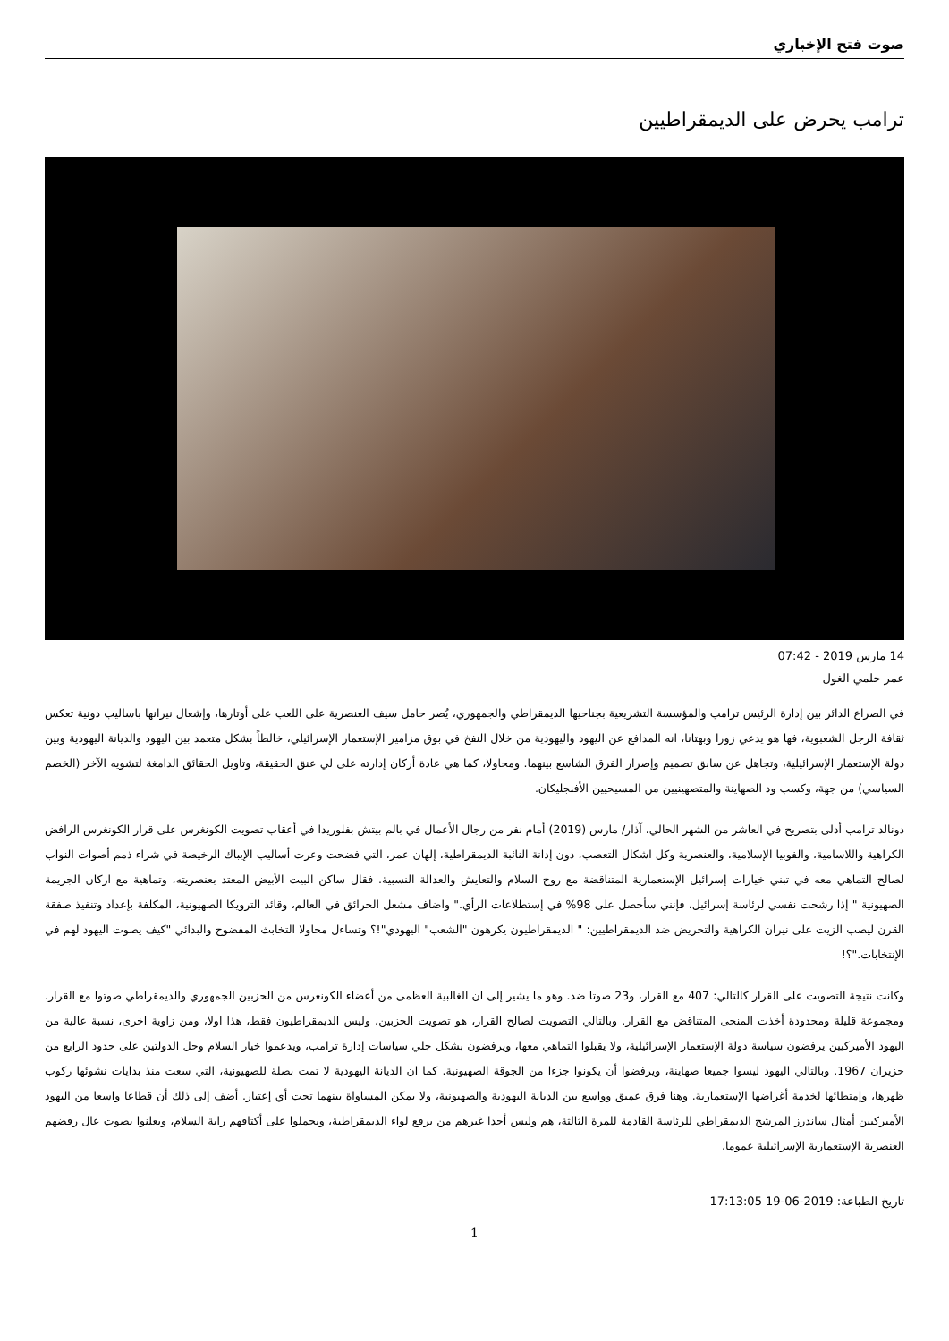صوت فتح الإخباري
ترامب يحرض على الديمقراطيين
14 مارس 2019 - 07:42
عمر حلمي الغول
في الصراع الدائر بين إدارة الرئيس ترامب والمؤسسة التشريعية بجناحيها الديمقراطي والجمهوري، يُصر حامل سيف العنصرية على اللعب على أوتارها، وإشعال نيرانها باساليب دونية تعكس ثقافة الرجل الشعبوية، فها هو يدعي زورا وبهتانا، انه المدافع عن اليهود واليهودية من خلال النفخ في بوق مزامير الإستعمار الإسرائيلي، خالطاً بشكل متعمد بين اليهود والديانة اليهودية وبين دولة الإستعمار الإسرائيلية، وتجاهل عن سابق تصميم وإصرار الفرق الشاسع بينهما. ومحاولا، كما هي عادة أركان إدارته على لي عنق الحقيقة، وتاويل الحقائق الدامغة لتشويه الآخر (الخصم السياسي) من جهة، وكسب ود الصهاينة والمتصهينيين من المسيحيين الأفنجليكان.
دونالد ترامب أدلى بتصريح في العاشر من الشهر الحالي، آذار/ مارس (2019) أمام نفر من رجال الأعمال في بالم بيتش بفلوريدا في أعقاب تصويت الكونغرس على قرار الكونغرس الرافض الكراهية واللاسامية، والفوبيا الإسلامية، والعنصرية وكل اشكال التعصب، دون إدانة النائبة الديمقراطية، إلهان عمر، التي فضحت وعرت أساليب الإيباك الرخيصة في شراء ذمم أصوات النواب لصالح التماهي معه في تبني خيارات إسرائيل الإستعمارية المتناقضة مع روح السلام والتعايش والعدالة النسبية. فقال ساكن البيت الأبيض المعتد بعنصريته، وتماهية مع اركان الجريمة الصهيونية " إذا رشحت نفسي لرئاسة إسرائيل، فإنني سأحصل على 98% في إستطلاعات الرأي." واضاف مشعل الحرائق في العالم، وقائد الترويكا الصهيونية، المكلفة بإعداد وتنفيذ صفقة القرن ليصب الزيت على نيران الكراهية والتحريض ضد الديمقراطيين: " الديمقراطيون يكرهون "الشعب" اليهودي"!؟ وتساءل محاولا التخابث المفضوح والبدائي "كيف يصوت اليهود لهم في الإنتخابات."؟!
وكانت نتيجة التصويت على القرار كالتالي: 407 مع القرار، و23 صوتا ضد. وهو ما يشير إلى ان الغالبية العظمى من أعضاء الكونغرس من الحزبين الجمهوري والديمقراطي صوتوا مع القرار. ومجموعة قليلة ومحدودة أخذت المنحى المتناقض مع القرار. وبالتالي التصويت لصالح القرار، هو تصويت الحزبين، وليس الديمقراطيون فقط، هذا اولا، ومن زاوية اخرى، نسبة عالية من اليهود الأميركيين يرفضون سياسة دولة الإستعمار الإسرائيلية، ولا يقبلوا التماهي معها، ويرفضون بشكل جلي سياسات إدارة ترامب، ويدعموا خيار السلام وحل الدولتين على حدود الرابع من حزيران 1967. وبالتالي اليهود ليسوا جميعا صهاينة، ويرفضوا أن يكونوا جزءا من الجوقة الصهيونية. كما ان الديانة اليهودية لا تمت بصلة للصهيونية، التي سعت منذ بدايات نشوئها ركوب ظهرها، وإمتطائها لخدمة أغراضها الإستعمارية. وهنا فرق عميق وواسع بين الديانة اليهودية والصهيونية، ولا يمكن المساواة بينهما تحت أي إعتبار. أضف إلى ذلك أن قطاعا واسعا من اليهود الأميركيين أمثال ساندرز المرشح الديمقراطي للرئاسة القادمة للمرة الثالثة، هم وليس أحدا غيرهم من يرفع لواء الديمقراطية، ويحملوا على أكتافهم راية السلام، ويعلنوا بصوت عال رفضهم العنصرية الإستعمارية الإسرائيلية عموما،
تاريخ الطباعة: 2019-06-19 17:13:05
1